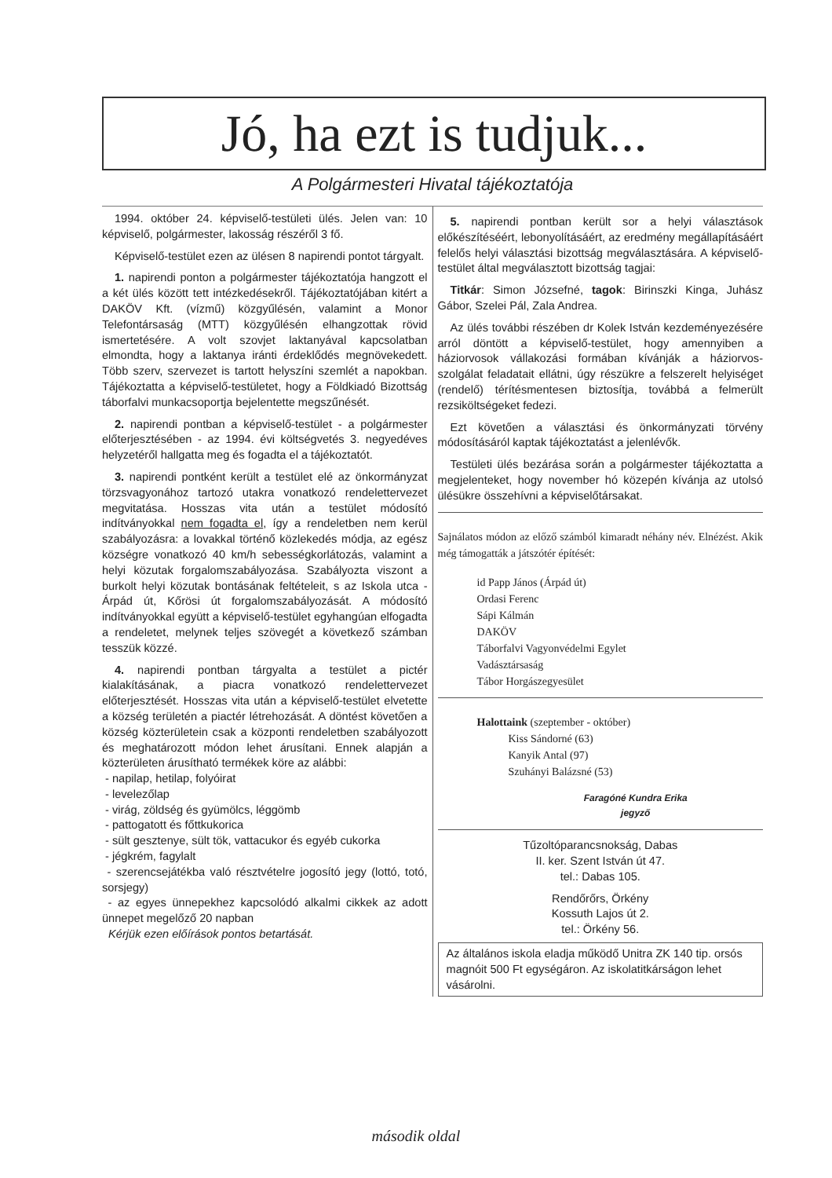Jó, ha ezt is tudjuk...
A Polgármesteri Hivatal tájékoztatója
1994. október 24. képviselő-testületi ülés. Jelen van: 10 képviselő, polgármester, lakosság részéről 3 fő.
Képviselő-testület ezen az ülésen 8 napirendi pontot tárgyalt.
1. napirendi ponton a polgármester tájékoztatója hangzott el a két ülés között tett intézkedésekről. Tájékoztatójában kitért a DAKÖV Kft. (vízmű) közgyűlésén, valamint a Monor Telefontársaság (MTT) közgyűlésén elhangzottak rövid ismertetésére. A volt szovjet laktanyával kapcsolatban elmondta, hogy a laktanya iránti érdeklődés megnövekedett. Több szerv, szervezet is tartott helyszíni szemlét a napokban. Tájékoztatta a képviselő-testületet, hogy a Földkiadó Bizottság táborfalvi munkacsoportja bejelentette megszűnését.
2. napirendi pontban a képviselő-testület - a polgármester előterjesztésében - az 1994. évi költségvetés 3. negyedéves helyzetéről hallgatta meg és fogadta el a tájékoztatót.
3. napirendi pontként került a testület elé az önkormányzat törzsvagyonához tartozó utakra vonatkozó rendelettervezet megvitatása. Hosszas vita után a testület módosító indítványokkal nem fogadta el, így a rendeletben nem kerül szabályozásra: a lovakkal történő közlekedés módja, az egész községre vonatkozó 40 km/h sebességkorlátozás, valamint a helyi közutak forgalomszabályozása. Szabályozta viszont a burkolt helyi közutak bontásának feltételeit, s az Iskola utca - Árpád út, Kőrösi út forgalomszabályozását. A módosító indítványokkal együtt a képviselő-testület egyhangúan elfogadta a rendeletet, melynek teljes szövegét a következő számban tesszük közzé.
4. napirendi pontban tárgyalta a testület a pictér kialakításának, a piacra vonatkozó rendelettervezet előterjesztését. Hosszas vita után a képviselő-testület elvetette a község területén a piactér létrehozását. A döntést követően a község közterületein csak a központi rendeletben szabályozott és meghatározott módon lehet árusítani. Ennek alapján a közterületen árusítható termékek köre az alábbi:
- napilap, hetilap, folyóirat
- levelezőlap
- virág, zöldség és gyümölcs, léggömb
- pattogatott és főttkukorica
- sült gesztenye, sült tök, vattacukor és egyéb cukorka
- jégkrém, fagylalt
- szerencsejátékba való résztvételre jogosító jegy (lottó, totó, sorsjegy)
- az egyes ünnepekhez kapcsolódó alkalmi cikkek az adott ünnepet megelőző 20 napban
Kérjük ezen előírások pontos betartását.
5. napirendi pontban került sor a helyi választások előkészítéséért, lebonyolításáért, az eredmény megállapításáért felelős helyi választási bizottság megválasztására. A képviselő-testület által megválasztott bizottság tagjai:
Titkár: Simon Józsefné, tagok: Birinszki Kinga, Juhász Gábor, Szelei Pál, Zala Andrea.
Az ülés további részében dr Kolek István kezdeményezésére arról döntött a képviselő-testület, hogy amennyiben a háziorvosok vállakozási formában kívánják a háziorvos-szolgálat feladatait ellátni, úgy részükre a felszerelt helyiséget (rendelő) térítésmentesen biztosítja, továbbá a felmerült rezsiköltségeket fedezi.
Ezt követően a választási és önkormányzati törvény módosításáról kaptak tájékoztatást a jelenlévők.
Testületi ülés bezárása során a polgármester tájékoztatta a megjelenteket, hogy november hó közepén kívánja az utolsó ülésükre összehívni a képviselőtársakat.
Sajnálatos módon az előző számból kimaradt néhány név. Elnézést. Akik még támogatták a játszótér építését:
id Papp János (Árpád út)
Ordasi Ferenc
Sápi Kálmán
DAKÖV
Táborfalvi Vagyonvédelmi Egylet
Vadásztársaság
Tábor Horgászegyesület
Halottaink (szeptember - október)
Kiss Sándorné (63)
Kanyik Antal (97)
Szuhányi Balázsné (53)
Faragóné Kundra Erika
jegyző
Tűzoltóparancsnokság, Dabas
II. ker. Szent István út 47.
tel.: Dabas 105.
Rendőrőrs, Örkény
Kossuth Lajos út 2.
tel.: Örkény 56.
Az általános iskola eladja működő Unitra ZK 140 tip. orsós magnóit 500 Ft egységáron. Az iskolatitkárságon lehet vásárolni.
második oldal